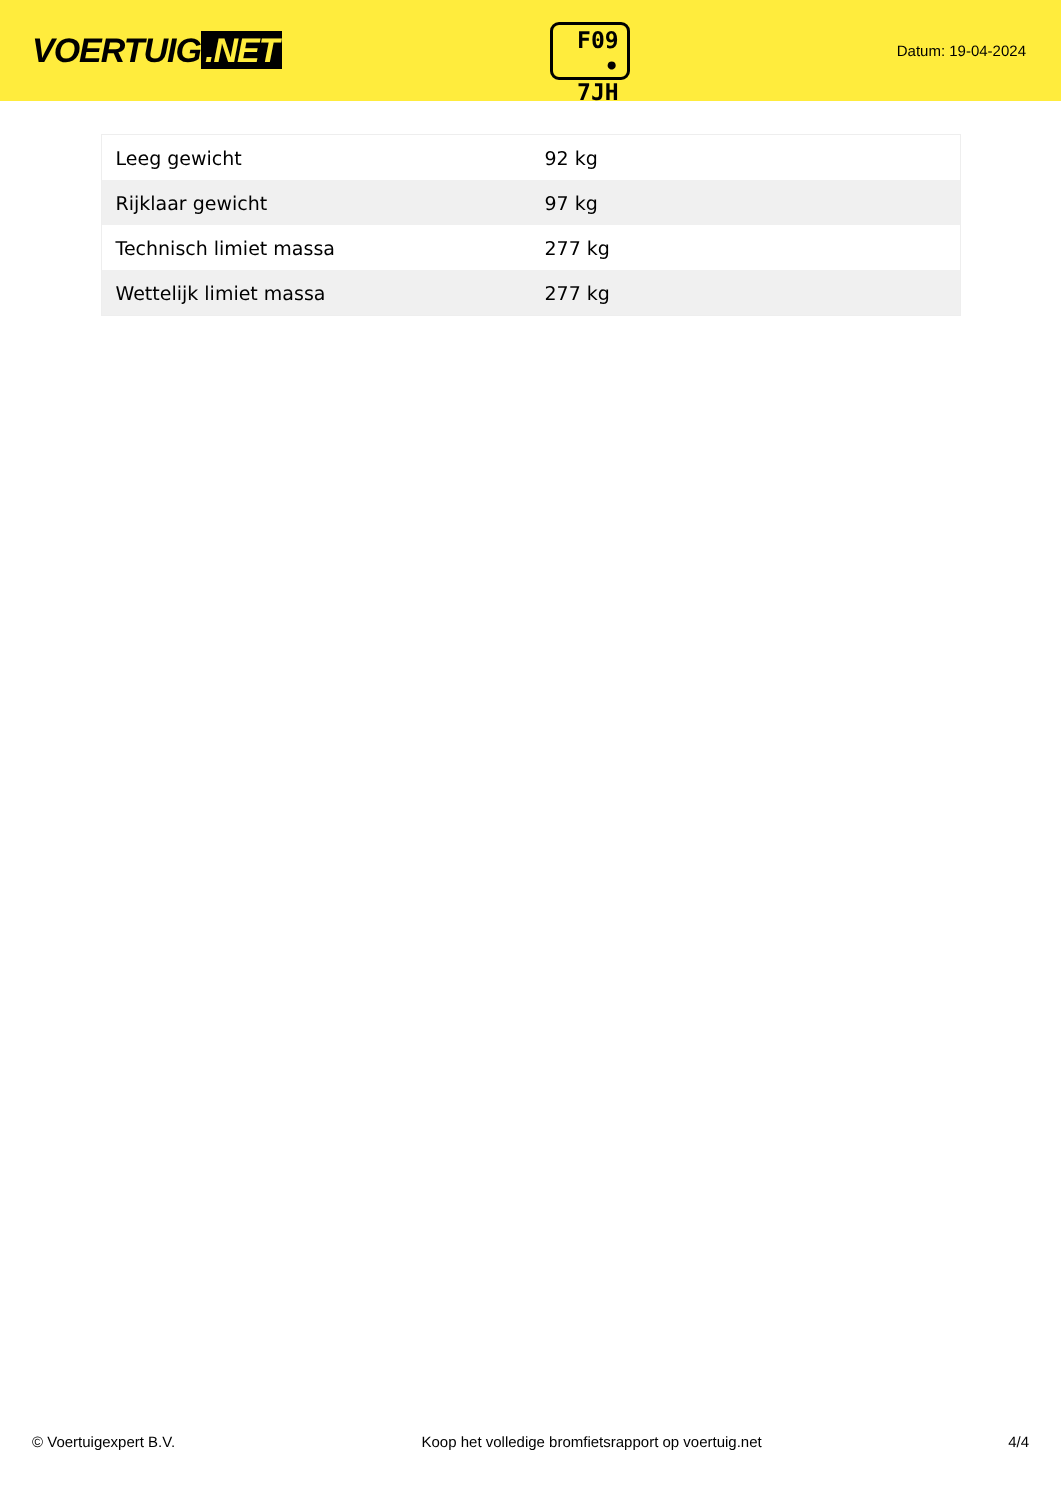VOERTUIG.NET
F09
• 7JH
Datum: 19-04-2024
| Leeg gewicht | 92 kg |
| Rijklaar gewicht | 97 kg |
| Technisch limiet massa | 277 kg |
| Wettelijk limiet massa | 277 kg |
© Voertuigexpert B.V. Koop het volledige bromfietsrapport op voertuig.net 4/4